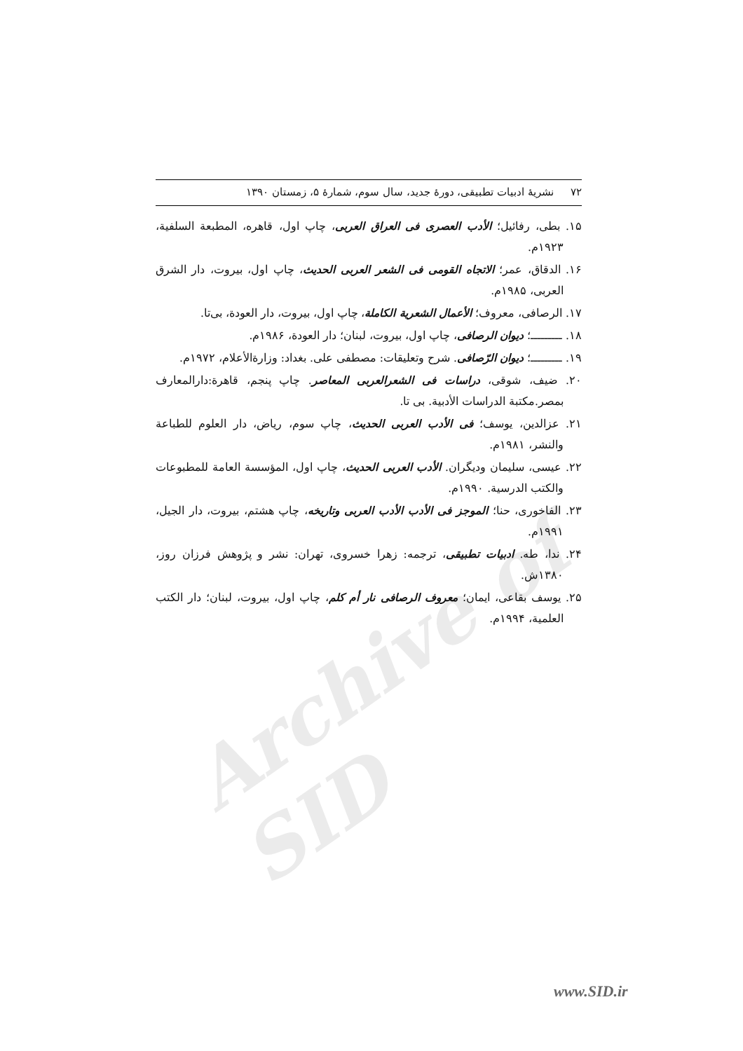Archive of SID
۷۲ نشریهٔ ادبیات تطبیقی، دورهٔ جدید، سال سوم، شمارهٔ ۵، زمستان ۱۳۹۰
۱۵. بطی، رفائیل؛ الأدب العصری فی العراق العربی، چاپ اول، قاهره، المطبعة السلفية، ۱۹۲۳م.
۱۶. الدقاق، عمر؛ الاتجاه القومی فی الشعر العربی الحديث، چاپ اول، بیروت، دار الشرق العربی، ۱۹۸۵م.
۱۷. الرصافی، معروف؛ الأعمال الشعرية الكاملة، چاپ اول، بیروت، دار العودة، بی‌تا.
۱۸. ـــــــــ؛ ديوان الرصافی، چاپ اول، بیروت، لبنان؛ دار العودة، ۱۹۸۶م.
۱۹. ـــــــــ؛ ديوان الرّصافی. شرح وتعليقات: مصطفی علی. بغداد: وزارةالأعلام، ۱۹۷۲م.
۲۰. ضیف، شوقی، دراسات فی الشعرالعربی المعاصر. چاپ پنجم، قاهرة:دارالمعارف بمصر.مکتبة الدراسات الأدبية. بی تا.
۲۱. عزالدین، یوسف؛ فی الأدب العربی الحديث، چاپ سوم، ریاض، دار العلوم للطباعة والنشر، ۱۹۸۱م.
۲۲. عیسی، سلیمان ودیگران. الأدب العربی الحديث، چاپ اول، المؤسسة العامة للمطبوعات والكتب الدرسية. ۱۹۹۰م.
۲۳. الفاخوری، حنا؛ الموجز فی الأدب الأدب العربی وتاريخه، چاپ هشتم، بیروت، دار الجيل، ۱۹۹۱م.
۲۴. ندا، طه. ادبیات تطبیقی، ترجمه: زهرا خسروی، تهران: نشر و پژوهش فرزان روز، ۱۳۸۰ش.
۲۵. یوسف بقاعی، ایمان؛ معروف الرصافی نار أم كلم، چاپ اول، بیروت، لبنان؛ دار الکتب العلمية، ۱۹۹۴م.
www.SID.ir